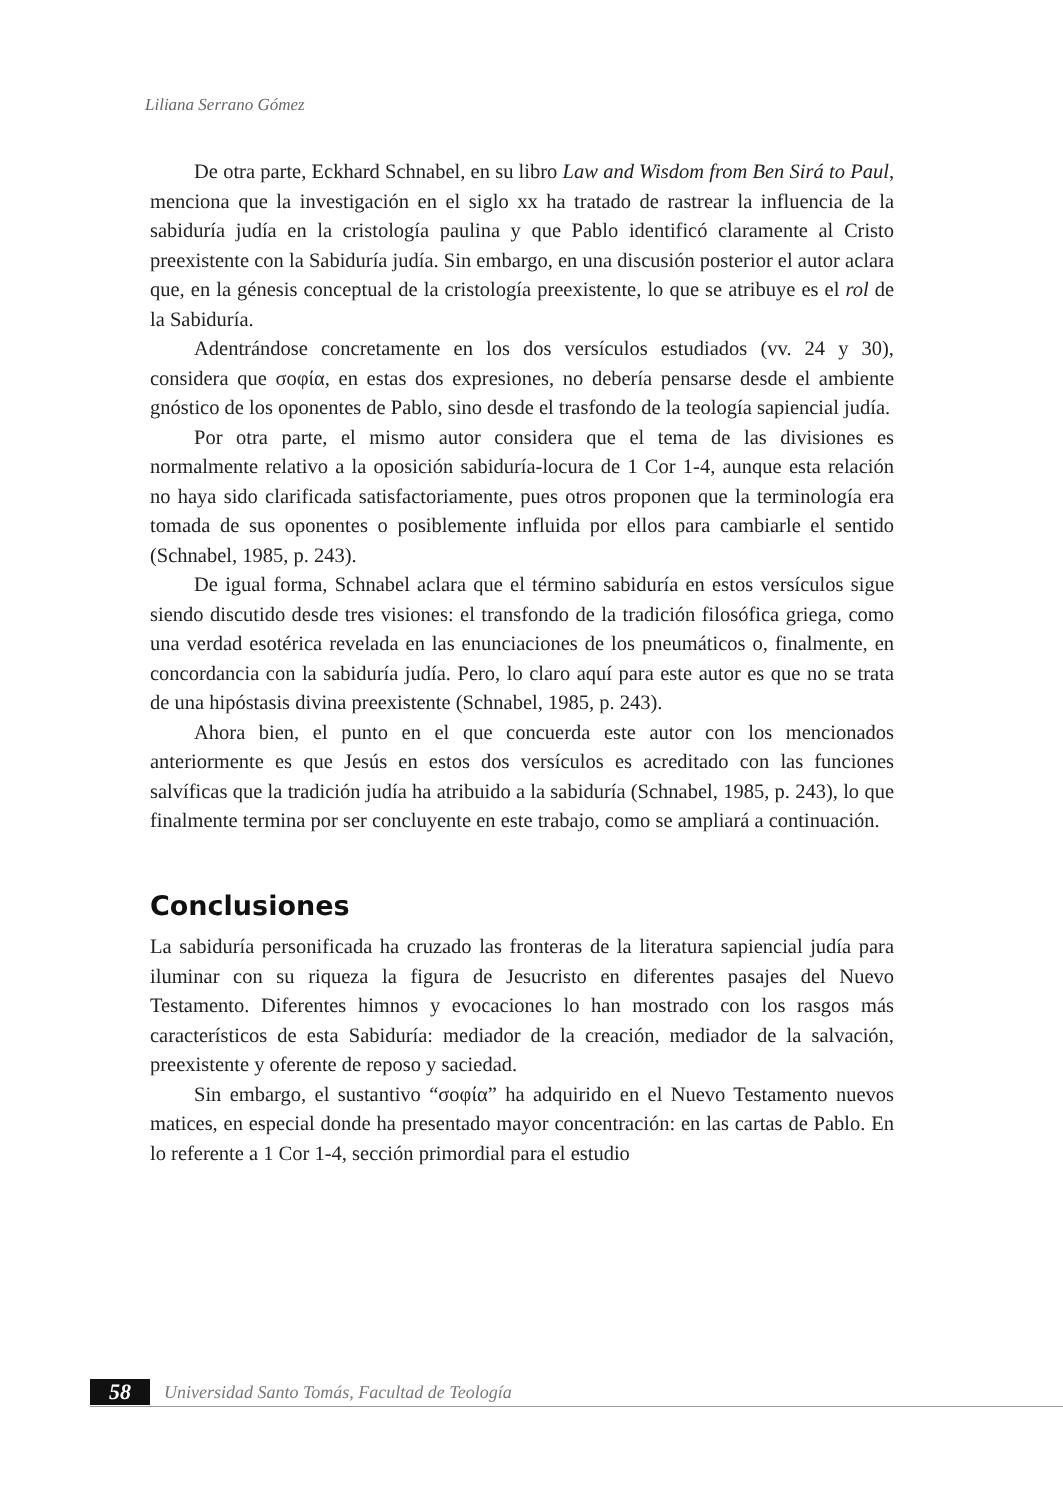Liliana Serrano Gómez
De otra parte, Eckhard Schnabel, en su libro Law and Wisdom from Ben Sirá to Paul, menciona que la investigación en el siglo xx ha tratado de rastrear la influencia de la sabiduría judía en la cristología paulina y que Pablo identificó claramente al Cristo preexistente con la Sabiduría judía. Sin embargo, en una discusión posterior el autor aclara que, en la génesis conceptual de la cristología preexistente, lo que se atribuye es el rol de la Sabiduría.
Adentrándose concretamente en los dos versículos estudiados (vv. 24 y 30), considera que σοφία, en estas dos expresiones, no debería pensarse desde el ambiente gnóstico de los oponentes de Pablo, sino desde el trasfondo de la teología sapiencial judía.
Por otra parte, el mismo autor considera que el tema de las divisiones es normalmente relativo a la oposición sabiduría-locura de 1 Cor 1-4, aunque esta relación no haya sido clarificada satisfactoriamente, pues otros proponen que la terminología era tomada de sus oponentes o posiblemente influida por ellos para cambiarle el sentido (Schnabel, 1985, p. 243).
De igual forma, Schnabel aclara que el término sabiduría en estos versículos sigue siendo discutido desde tres visiones: el transfondo de la tradición filosófica griega, como una verdad esotérica revelada en las enunciaciones de los pneumáticos o, finalmente, en concordancia con la sabiduría judía. Pero, lo claro aquí para este autor es que no se trata de una hipóstasis divina preexistente (Schnabel, 1985, p. 243).
Ahora bien, el punto en el que concuerda este autor con los mencionados anteriormente es que Jesús en estos dos versículos es acreditado con las funciones salvíficas que la tradición judía ha atribuido a la sabiduría (Schnabel, 1985, p. 243), lo que finalmente termina por ser concluyente en este trabajo, como se ampliará a continuación.
Conclusiones
La sabiduría personificada ha cruzado las fronteras de la literatura sapiencial judía para iluminar con su riqueza la figura de Jesucristo en diferentes pasajes del Nuevo Testamento. Diferentes himnos y evocaciones lo han mostrado con los rasgos más característicos de esta Sabiduría: mediador de la creación, mediador de la salvación, preexistente y oferente de reposo y saciedad.
Sin embargo, el sustantivo “σοφία” ha adquirido en el Nuevo Testamento nuevos matices, en especial donde ha presentado mayor concentración: en las cartas de Pablo. En lo referente a 1 Cor 1-4, sección primordial para el estudio
58 Universidad Santo Tomás, Facultad de Teología